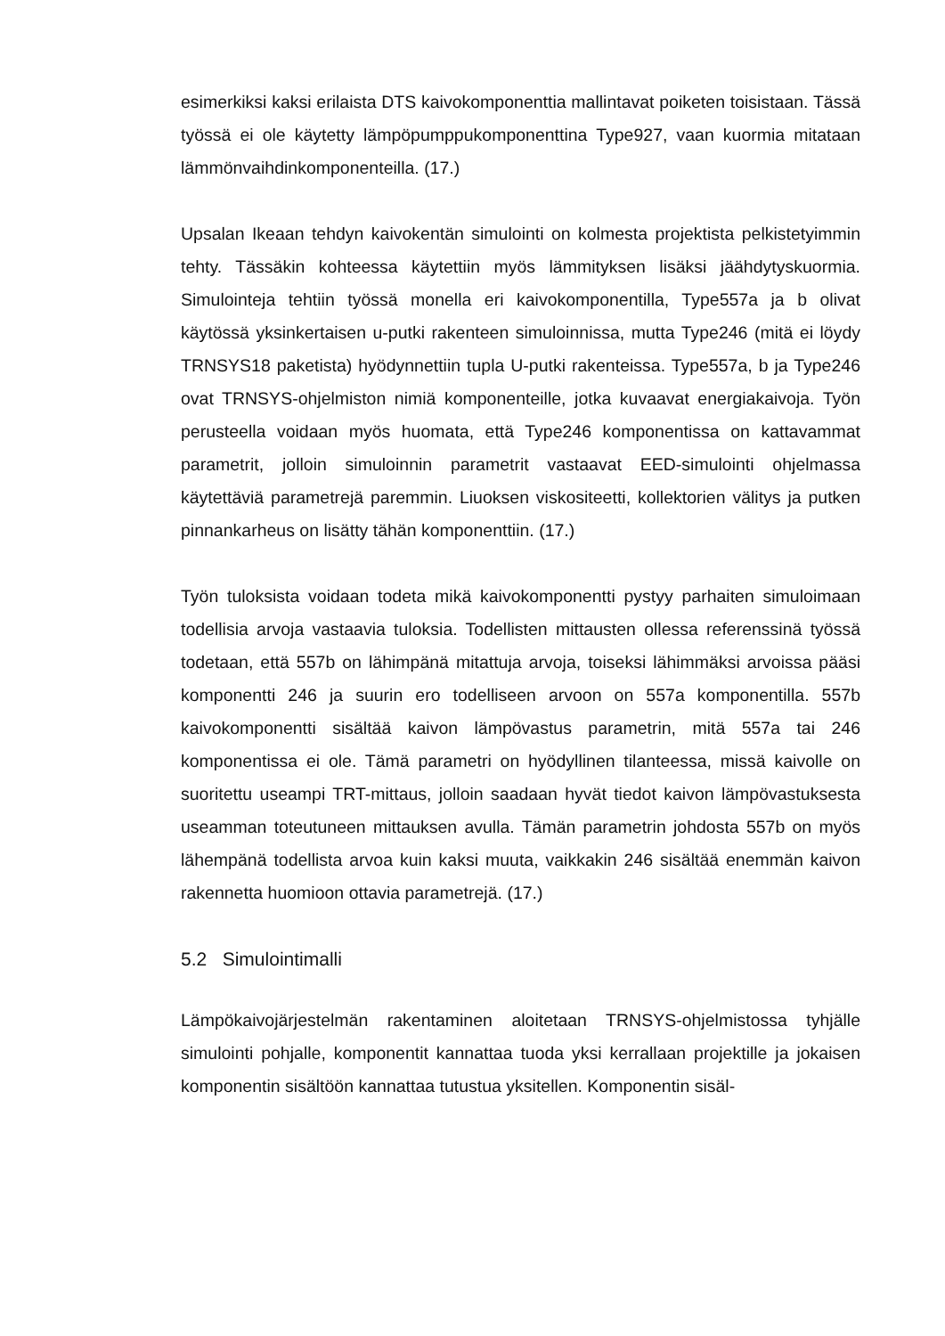esimerkiksi kaksi erilaista DTS kaivokomponenttia mallintavat poiketen toisis­taan. Tässä työssä ei ole käytetty lämpöpumppukomponenttina Type927, vaan kuormia mitataan lämmönvaihdinkomponenteilla. (17.)
Upsalan Ikeaan tehdyn kaivokentän simulointi on kolmesta projektista pelkiste­tyimmin tehty. Tässäkin kohteessa käytettiin myös lämmityksen lisäksi jäähdytys­kuormia. Simulointeja tehtiin työssä monella eri kaivokomponentilla, Type557a ja b olivat käytössä yksinkertaisen u-putki rakenteen simuloinnissa, mutta Type246 (mitä ei löydy TRNSYS18 paketista) hyödynnettiin tupla U-putki rakenteissa. Type557a, b ja Type246 ovat TRNSYS-ohjelmiston nimiä komponenteille, jotka kuvaavat energiakaivoja. Työn perusteella voidaan myös huomata, että Type246 komponentissa on kattavammat parametrit, jolloin simuloinnin parametrit vastaa­vat EED-simulointi ohjelmassa käytettäviä parametrejä paremmin. Liuoksen vis­kositeetti, kollektorien välitys ja putken pinnankarheus on lisätty tähän kompo­nenttiin. (17.)
Työn tuloksista voidaan todeta mikä kaivokomponentti pystyy parhaiten simuloi­maan todellisia arvoja vastaavia tuloksia. Todellisten mittausten ollessa referens­sinä työssä todetaan, että 557b on lähimpänä mitattuja arvoja, toiseksi lähim­mäksi arvoissa pääsi komponentti 246 ja suurin ero todelliseen arvoon on 557a komponentilla. 557b kaivokomponentti sisältää kaivon lämpövastus parametrin, mitä 557a tai 246 komponentissa ei ole. Tämä parametri on hyödyllinen tilan­teessa, missä kaivolle on suoritettu useampi TRT-mittaus, jolloin saadaan hyvät tiedot kaivon lämpövastuksesta useamman toteutuneen mittauksen avulla. Tä­män parametrin johdosta 557b on myös lähempänä todellista arvoa kuin kaksi muuta, vaikkakin 246 sisältää enemmän kaivon rakennetta huomioon ottavia pa­rametrejä. (17.)
5.2 Simulointimalli
Lämpökaivojärjestelmän rakentaminen aloitetaan TRNSYS-ohjelmistossa tyh­jälle simulointi pohjalle, komponentit kannattaa tuoda yksi kerrallaan projektille ja jokaisen komponentin sisältöön kannattaa tutustua yksitellen. Komponentin sisäl-